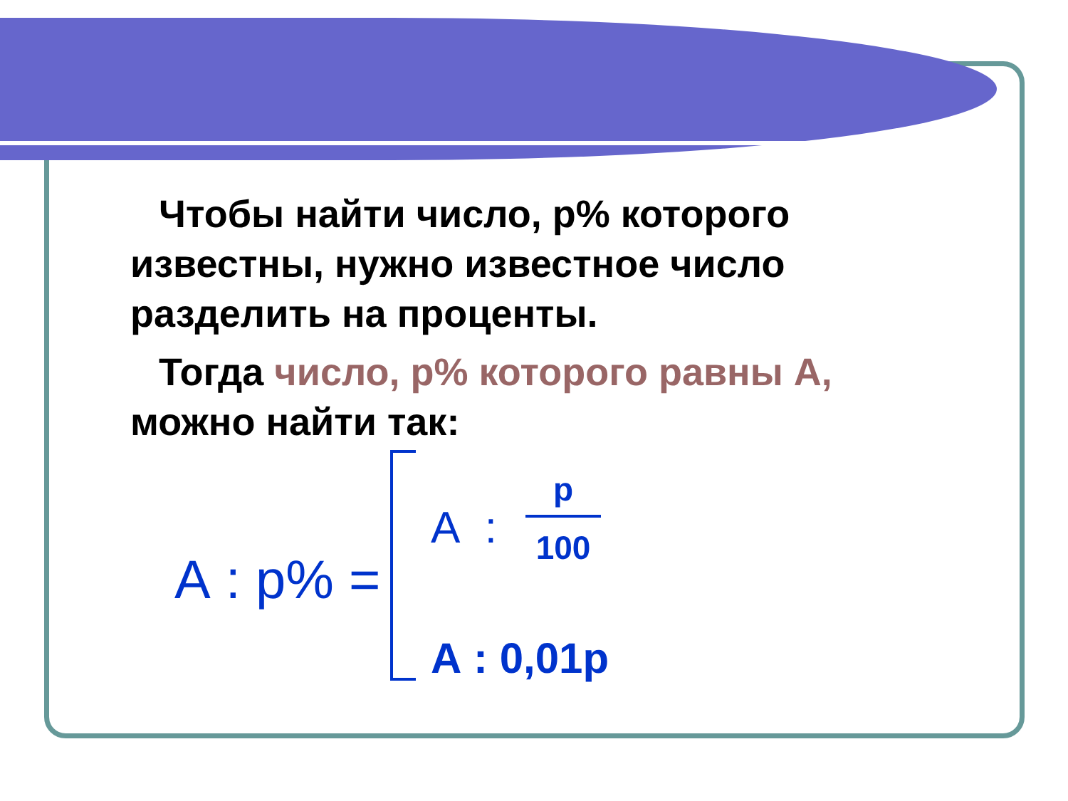Чтобы найти число, р% которого известны, нужно известное число разделить на проценты.
Тогда число, р% которого равны А, можно найти так:
А : р% =
А :
р
100
А : 0,01р